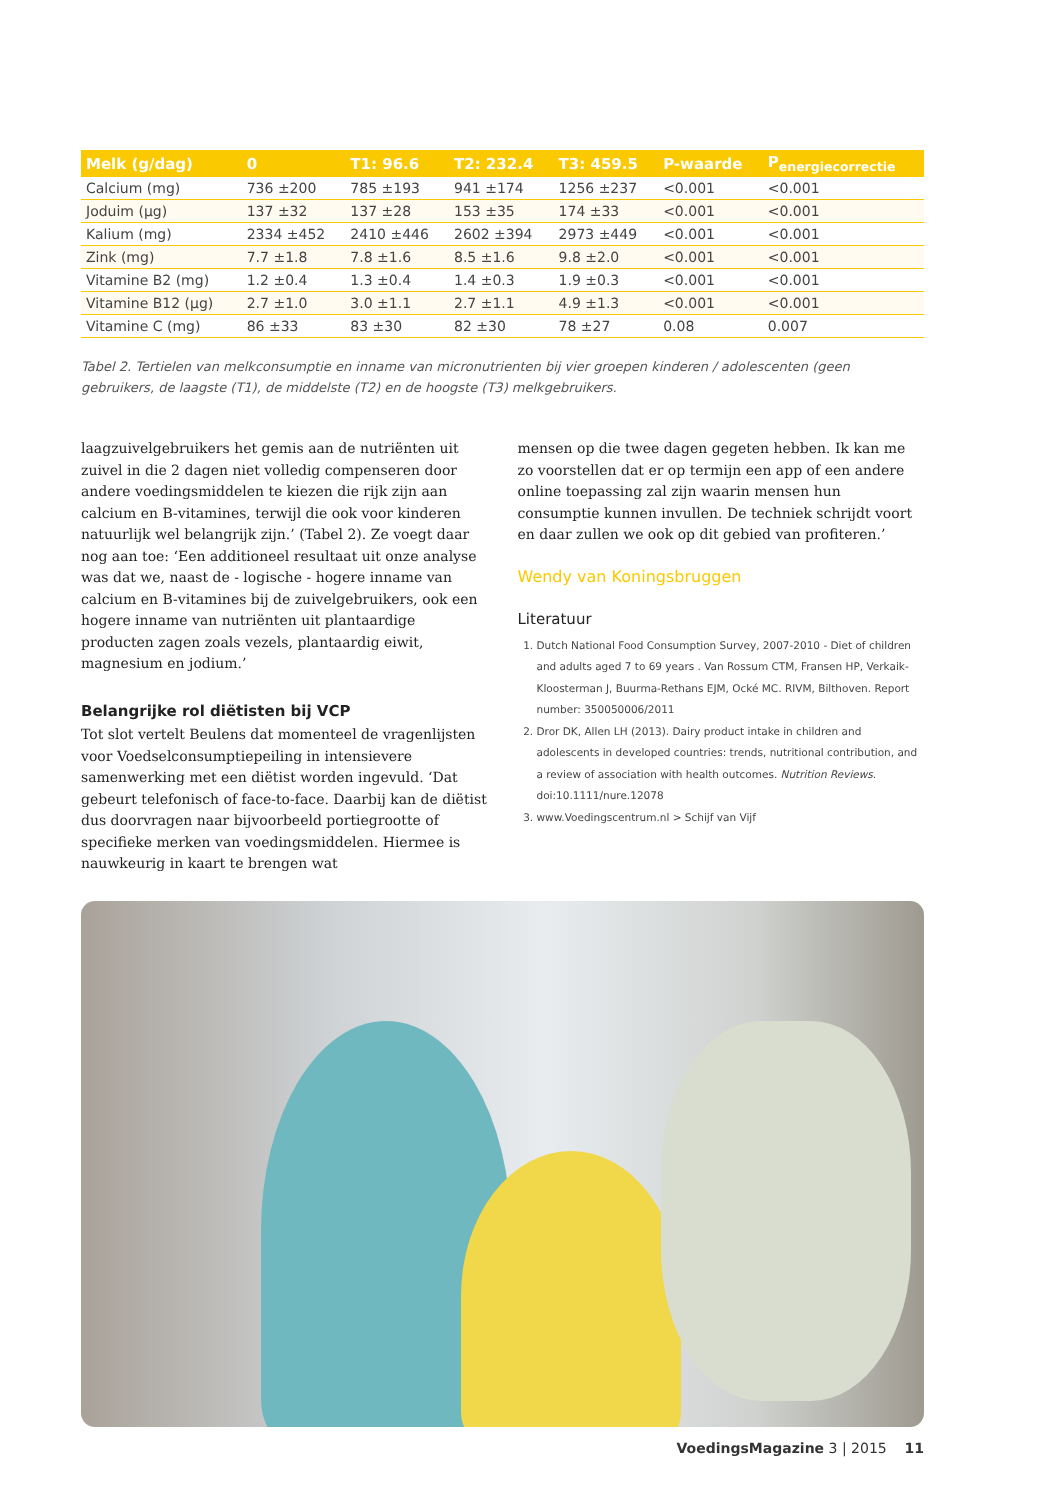| Melk (g/dag) | 0 | T1: 96.6 | T2: 232.4 | T3: 459.5 | P-waarde | P<sub>energiecorrectie</sub> |
| --- | --- | --- | --- | --- | --- | --- |
| Calcium (mg) | 736 ±200 | 785 ±193 | 941 ±174 | 1256 ±237 | <0.001 | <0.001 |
| Joduim (µg) | 137 ±32 | 137 ±28 | 153 ±35 | 174 ±33 | <0.001 | <0.001 |
| Kalium (mg) | 2334 ±452 | 2410 ±446 | 2602 ±394 | 2973 ±449 | <0.001 | <0.001 |
| Zink (mg) | 7.7 ±1.8 | 7.8 ±1.6 | 8.5 ±1.6 | 9.8 ±2.0 | <0.001 | <0.001 |
| Vitamine B2 (mg) | 1.2 ±0.4 | 1.3 ±0.4 | 1.4 ±0.3 | 1.9 ±0.3 | <0.001 | <0.001 |
| Vitamine B12 (µg) | 2.7 ±1.0 | 3.0 ±1.1 | 2.7 ±1.1 | 4.9 ±1.3 | <0.001 | <0.001 |
| Vitamine C (mg) | 86 ±33 | 83 ±30 | 82 ±30 | 78 ±27 | 0.08 | 0.007 |
Tabel 2. Tertielen van melkconsumptie en inname van micronutrienten bij vier groepen kinderen / adolescenten (geen gebruikers, de laagste (T1), de middelste (T2) en de hoogste (T3) melkgebruikers.
laagzuivelgebruikers het gemis aan de nutriënten uit zuivel in die 2 dagen niet volledig compenseren door andere voedings­middelen te kiezen die rijk zijn aan calcium en B-vitamines, terwijl die ook voor kinderen natuurlijk wel belangrijk zijn.’ (Tabel 2). Ze voegt daar nog aan toe: ‘Een additioneel resul­taat uit onze analyse was dat we, naast de - logische - hogere inname van calcium en B-vitamines bij de zuivelgebruikers, ook een hogere inname van nutriënten uit plantaardige producten zagen zoals vezels, plantaardig eiwit, magnesium en jodium.’
Belangrijke rol diëtisten bij VCP
Tot slot vertelt Beulens dat momenteel de vragenlijsten voor Voedselconsumptiepeiling in intensievere samenwerking met een diëtist worden ingevuld. ‘Dat gebeurt telefonisch of face-to-face. Daarbij kan de diëtist dus doorvragen naar bij­voorbeeld portiegrootte of specifieke merken van voedings­middelen. Hiermee is nauwkeurig in kaart te brengen wat
mensen op die twee dagen gegeten hebben. Ik kan me zo voorstellen dat er op termijn een app of een andere online toepassing zal zijn waarin mensen hun consumptie kunnen invullen. De techniek schrijdt voort en daar zullen we ook op dit gebied van profiteren.’
Wendy van Koningsbruggen
Literatuur
1. Dutch National Food Consumption Survey, 2007-2010 - Diet of children and adults aged 7 to 69 years . Van Rossum CTM, Fransen HP, Verkaik-Kloosterman J, Buurma-Rethans EJM, Ocké MC. RIVM, Bilthoven. Report number: 350050006/2011
2. Dror DK, Allen LH (2013). Dairy product intake in children and adolescents in developed countries: trends, nutritional contribution, and a review of association with health outcomes. Nutrition Reviews. doi:10.1111/nure.12078
3. www.Voedingscentrum.nl > Schijf van Vijf
VoedingsMagazine 3 | 2015 11